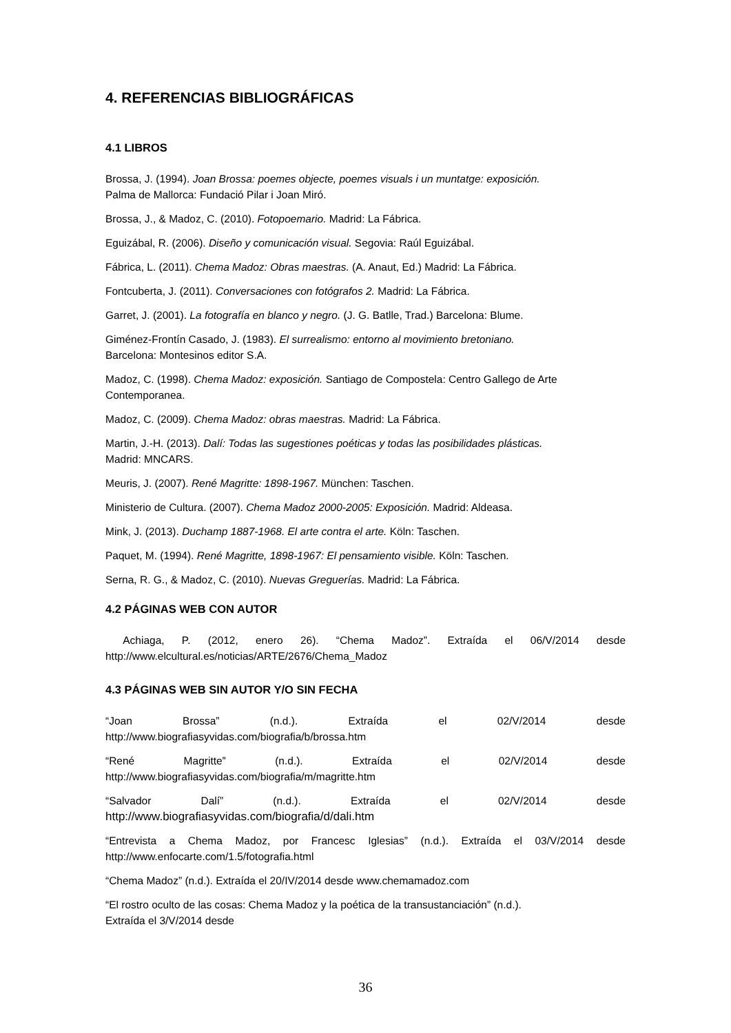4. REFERENCIAS BIBLIOGRÁFICAS
4.1 LIBROS
Brossa, J. (1994). Joan Brossa: poemes objecte, poemes visuals i un muntatge: exposición.
Palma de Mallorca: Fundació Pilar i Joan Miró.
Brossa, J., & Madoz, C. (2010). Fotopoemario. Madrid: La Fábrica.
Eguizábal, R. (2006). Diseño y comunicación visual. Segovia: Raúl Eguizábal.
Fábrica, L. (2011). Chema Madoz: Obras maestras. (A. Anaut, Ed.) Madrid: La Fábrica.
Fontcuberta, J. (2011). Conversaciones con fotógrafos 2. Madrid: La Fábrica.
Garret, J. (2001). La fotografía en blanco y negro. (J. G. Batlle, Trad.) Barcelona: Blume.
Giménez-Frontín Casado, J. (1983). El surrealismo: entorno al movimiento bretoniano.
Barcelona: Montesinos editor S.A.
Madoz, C. (1998). Chema Madoz: exposición. Santiago de Compostela: Centro Gallego de Arte Contemporanea.
Madoz, C. (2009). Chema Madoz: obras maestras. Madrid: La Fábrica.
Martin, J.-H. (2013). Dalí: Todas las sugestiones poéticas y todas las posibilidades plásticas.
Madrid: MNCARS.
Meuris, J. (2007). René Magritte: 1898-1967. München: Taschen.
Ministerio de Cultura. (2007). Chema Madoz 2000-2005: Exposición. Madrid: Aldeasa.
Mink, J. (2013). Duchamp 1887-1968. El arte contra el arte. Köln: Taschen.
Paquet, M. (1994). René Magritte, 1898-1967: El pensamiento visible. Köln: Taschen.
Serna, R. G., & Madoz, C. (2010). Nuevas Greguerías. Madrid: La Fábrica.
4.2 PÁGINAS WEB CON AUTOR
Achiaga, P. (2012, enero 26). “Chema Madoz”. Extraída el 06/V/2014 desde
http://www.elcultural.es/noticias/ARTE/2676/Chema_Madoz
4.3 PÁGINAS WEB SIN AUTOR Y/O SIN FECHA
“Joan Brossa” (n.d.). Extraída el 02/V/2014 desde
http://www.biografiasyvidas.com/biografia/b/brossa.htm
“René Magritte” (n.d.). Extraída el 02/V/2014 desde
http://www.biografiasyvidas.com/biografia/m/magritte.htm
“Salvador Dalí” (n.d.). Extraída el 02/V/2014 desde
http://www.biografiasyvidas.com/biografia/d/dali.htm
“Entrevista a Chema Madoz, por Francesc Iglesias” (n.d.). Extraída el 03/V/2014 desde
http://www.enfocarte.com/1.5/fotografia.html
“Chema Madoz” (n.d.). Extraída el 20/IV/2014 desde www.chemamadoz.com
“El rostro oculto de las cosas: Chema Madoz y la poética de la transustanciación” (n.d.).
Extraída el 3/V/2014 desde
36